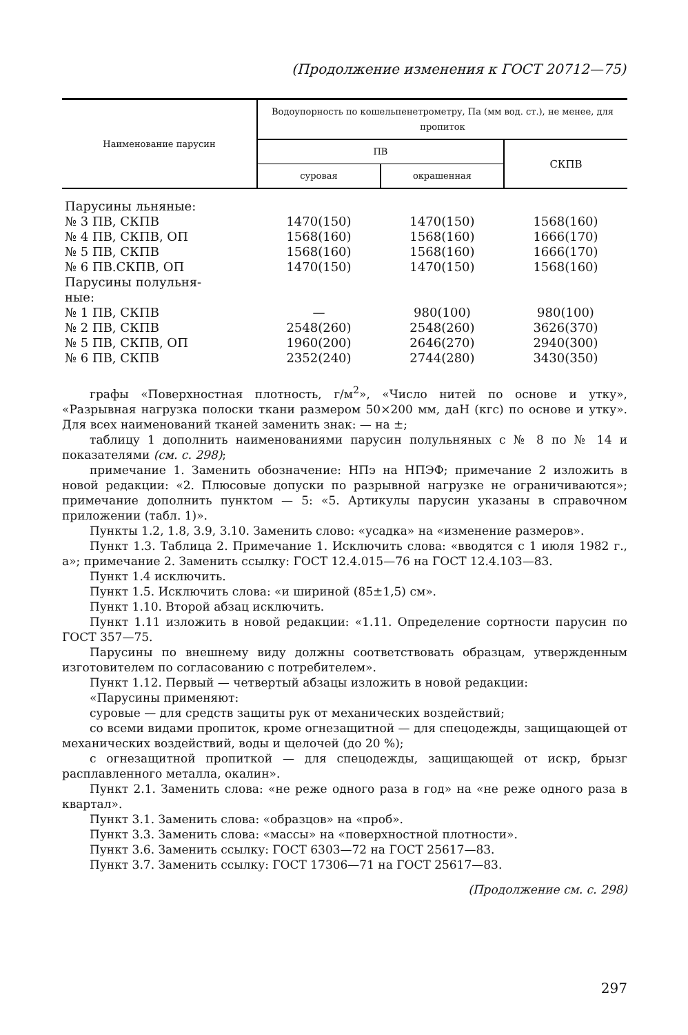(Продолжение изменения к ГОСТ 20712—75)
| Наименование парусин | Водоупорность по кошельпенетрометру, Па (мм вод. ст.), не менее, для пропиток | | |
| --- | --- | --- | --- |
| | ПВ | | СКПВ |
| | суровая | окрашенная | |
| Парусины льняные: | | | |
| № 3 ПВ, СКПВ | 1470(150) | 1470(150) | 1568(160) |
| № 4 ПВ, СКПВ, ОП | 1568(160) | 1568(160) | 1666(170) |
| № 5 ПВ, СКПВ | 1568(160) | 1568(160) | 1666(170) |
| № 6 ПВ.СКПВ, ОП | 1470(150) | 1470(150) | 1568(160) |
| Парусины полульня- ные: | | | |
| № 1 ПВ, СКПВ | — | 980(100) | 980(100) |
| № 2 ПВ, СКПВ | 2548(260) | 2548(260) | 3626(370) |
| № 5 ПВ, СКПВ, ОП | 1960(200) | 2646(270) | 2940(300) |
| № 6 ПВ, СКПВ | 2352(240) | 2744(280) | 3430(350) |
графы «Поверхностная плотность, г/м<sup>2</sup>», «Число нитей по основе и утку», «Разрывная нагрузка полоски ткани размером 50×200 мм, даН (кгс) по основе и утку». Для всех наименований тканей заменить знак: — на ±;
таблицу 1 дополнить наименованиями парусин полульняных с № 8 по № 14 и показателями (см. с. 298);
примечание 1. Заменить обозначение: НПэ на НПЭФ; примечание 2 изложить в новой редакции: «2. Плюсовые допуски по разрывной нагрузке не ограничиваются»; примечание дополнить пунктом — 5: «5. Артикулы парусин указаны в справочном приложении (табл. 1)».
Пункты 1.2, 1.8, 3.9, 3.10. Заменить слово: «усадка» на «изменение размеров».
Пункт 1.3. Таблица 2. Примечание 1. Исключить слова: «вводятся с 1 июля 1982 г., а»; примечание 2. Заменить ссылку: ГОСТ 12.4.015—76 на ГОСТ 12.4.103—83.
Пункт 1.4 исключить.
Пункт 1.5. Исключить слова: «и шириной (85±1,5) см».
Пункт 1.10. Второй абзац исключить.
Пункт 1.11 изложить в новой редакции: «1.11. Определение сортности парусин по ГОСТ 357—75.
Парусины по внешнему виду должны соответствовать образцам, утвержденным изготовителем по согласованию с потребителем».
Пункт 1.12. Первый — четвертый абзацы изложить в новой редакции:
«Парусины применяют:
суровые — для средств защиты рук от механических воздействий;
со всеми видами пропиток, кроме огнезащитной — для спецодежды, защищающей от механических воздействий, воды и щелочей (до 20 %);
с огнезащитной пропиткой — для спецодежды, защищающей от искр, брызг расплавленного металла, окалин».
Пункт 2.1. Заменить слова: «не реже одного раза в год» на «не реже одного раза в квартал».
Пункт 3.1. Заменить слова: «образцов» на «проб».
Пункт 3.3. Заменить слова: «массы» на «поверхностной плотности».
Пункт 3.6. Заменить ссылку: ГОСТ 6303—72 на ГОСТ 25617—83.
Пункт 3.7. Заменить ссылку: ГОСТ 17306—71 на ГОСТ 25617—83.
(Продолжение см. с. 298)
297